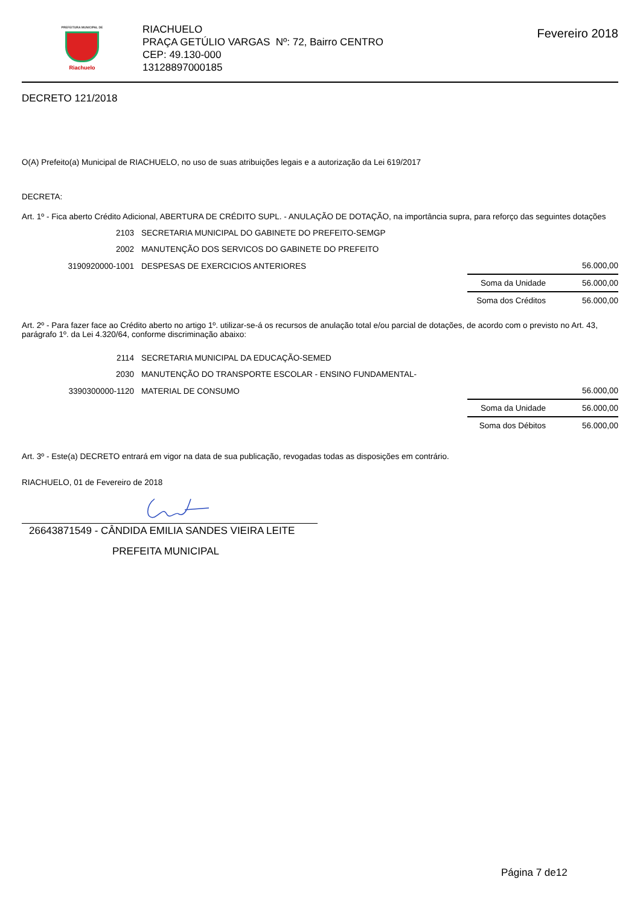PREFEITURA MUNICIPAL DE
Riachuelo
RIACHUELO
PRAÇA GETÚLIO VARGAS Nº: 72, Bairro CENTRO
CEP: 49.130-000
13128897000185
Fevereiro 2018
DECRETO 121/2018
O(A) Prefeito(a) Municipal de RIACHUELO, no uso de suas atribuições legais e a autorização da Lei 619/2017
DECRETA:
Art. 1º - Fica aberto Crédito Adicional, ABERTURA DE CRÉDITO SUPL. - ANULAÇÃO DE DOTAÇÃO, na importância supra, para reforço das seguintes dotações
| 2103 | SECRETARIA MUNICIPAL DO GABINETE DO PREFEITO-SEMGP | | |
| 2002 | MANUTENÇÃO DOS SERVICOS DO GABINETE DO PREFEITO | | |
| 3190920000-1001 | DESPESAS DE EXERCICIOS ANTERIORES | | 56.000,00 |
| | | Soma da Unidade | 56.000,00 |
| | | Soma dos Créditos | 56.000,00 |
Art. 2º - Para fazer face ao Crédito aberto no artigo 1º. utilizar-se-á os recursos de anulação total e/ou parcial de dotações, de acordo com o previsto no Art. 43, parágrafo 1º. da Lei 4.320/64, conforme discriminação abaixo:
| 2114 | SECRETARIA MUNICIPAL DA EDUCAÇÃO-SEMED | | |
| 2030 | MANUTENÇÃO DO TRANSPORTE ESCOLAR - ENSINO FUNDAMENTAL- | | |
| 3390300000-1120 | MATERIAL DE CONSUMO | | 56.000,00 |
| | | Soma da Unidade | 56.000,00 |
| | | Soma dos Débitos | 56.000,00 |
Art. 3º - Este(a) DECRETO entrará em vigor na data de sua publicação, revogadas todas as disposições em contrário.
RIACHUELO, 01 de Fevereiro de 2018
26643871549 - CÂNDIDA EMILIA SANDES VIEIRA LEITE
PREFEITA MUNICIPAL
Página 7 de12